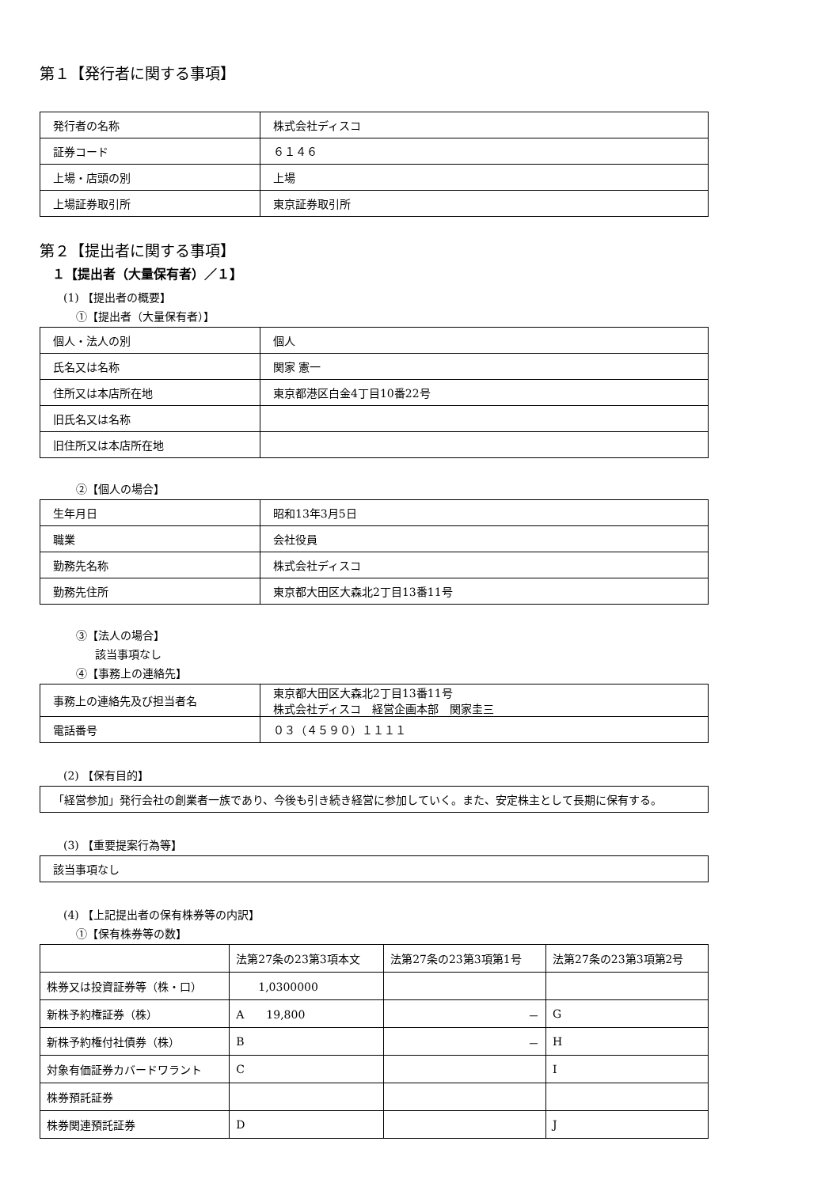第１【発行者に関する事項】
| 発行者の名称 | 株式会社ディスコ |
| 証券コード | ６１４６ |
| 上場・店頭の別 | 上場 |
| 上場証券取引所 | 東京証券取引所 |
第２【提出者に関する事項】
１【提出者（大量保有者）／１】
(1) 【提出者の概要】
①【提出者（大量保有者）】
| 個人・法人の別 | 個人 |
| 氏名又は名称 | 関家 憲一 |
| 住所又は本店所在地 | 東京都港区白金4丁目10番22号 |
| 旧氏名又は名称 | |
| 旧住所又は本店所在地 | |
②【個人の場合】
| 生年月日 | 昭和13年3月5日 |
| 職業 | 会社役員 |
| 勤務先名称 | 株式会社ディスコ |
| 勤務先住所 | 東京都大田区大森北2丁目13番11号 |
③【法人の場合】
該当事項なし
④【事務上の連絡先】
| 事務上の連絡先及び担当者名 | 東京都大田区大森北2丁目13番11号 株式会社ディスコ 経営企画本部 関家圭三 |
| 電話番号 | ０３（４５９０）１１１１ |
(2) 【保有目的】
| 「経営参加」発行会社の創業者一族であり、今後も引き続き経営に参加していく。また、安定株主として長期に保有する。 |
(3) 【重要提案行為等】
| 該当事項なし |
(4) 【上記提出者の保有株券等の内訳】
①【保有株券等の数】
| | 法第27条の23第3項本文 | 法第27条の23第3項第1号 | 法第27条の23第3項第2号 |
| --- | --- | --- | --- |
| 株券又は投資証券等（株・口） | 1,0300000 | | |
| 新株予約権証券（株） | A 19,800 | － | G |
| 新株予約権付社債券（株） | B | － | H |
| 対象有価証券カバードワラント | C | | I |
| 株券預託証券 | | | |
| 株券関連預託証券 | D | | J |